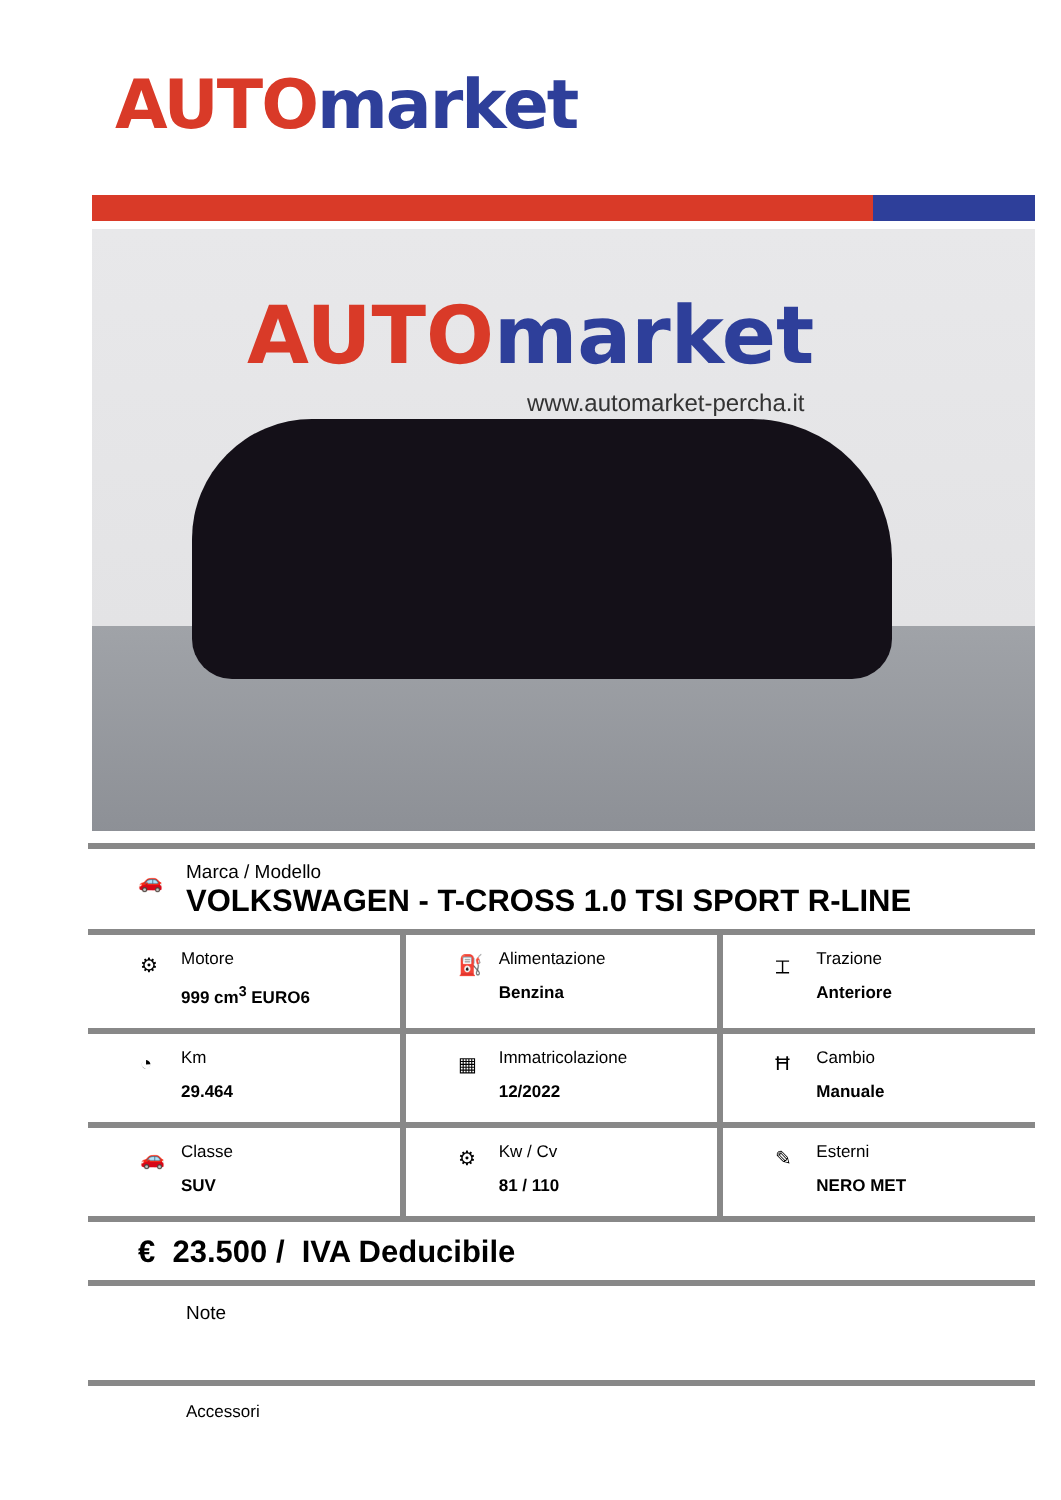AUTO market
AUTO market
www.automarket-percha.it
🚗
Marca / Modello
VOLKSWAGEN - T-CROSS 1.0 TSI SPORT R-LINE
⚙
Motore
999 cm<sup>3</sup> EURO6
⛽
Alimentazione
Benzina
⌶
Trazione
Anteriore
◔
Km
29.464
▦
Immatricolazione
12/2022
Ħ
Cambio
Manuale
🚗
Classe
SUV
⚙
Kw / Cv
81 / 110
✎
Esterni
NERO MET
€ 23.500 / IVA Deducibile
Note
Accessori